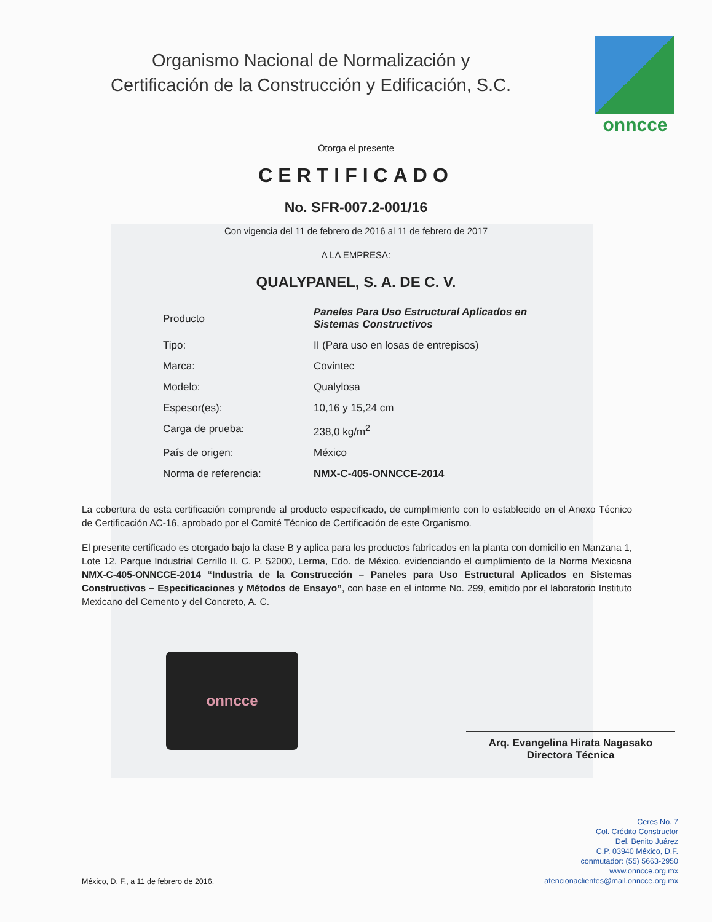Organismo Nacional de Normalización y
Certificación de la Construcción y Edificación, S.C.
onncce
Otorga el presente
CERTIFICADO
No. SFR-007.2-001/16
Con vigencia del 11 de febrero de 2016 al 11 de febrero de 2017
A LA EMPRESA:
QUALYPANEL, S. A. DE C. V.
| Producto | Paneles Para Uso Estructural Aplicados en Sistemas Constructivos |
| Tipo: | II (Para uso en losas de entrepisos) |
| Marca: | Covintec |
| Modelo: | Qualylosa |
| Espesor(es): | 10,16 y 15,24 cm |
| Carga de prueba: | 238,0 kg/m<sup>2</sup> |
| País de origen: | México |
| Norma de referencia: | NMX-C-405-ONNCCE-2014 |
La cobertura de esta certificación comprende al producto especificado, de cumplimiento con lo establecido en el Anexo Técnico de Certificación AC-16, aprobado por el Comité Técnico de Certificación de este Organismo.
El presente certificado es otorgado bajo la clase B y aplica para los productos fabricados en la planta con domicilio en Manzana 1, Lote 12, Parque Industrial Cerrillo II, C. P. 52000, Lerma, Edo. de México, evidenciando el cumplimiento de la Norma Mexicana NMX-C-405-ONNCCE-2014 “Industria de la Construcción – Paneles para Uso Estructural Aplicados en Sistemas Constructivos – Especificaciones y Métodos de Ensayo”, con base en el informe No. 299, emitido por el laboratorio Instituto Mexicano del Cemento y del Concreto, A. C.
onncce
Arq. Evangelina Hirata Nagasako
Directora Técnica
México, D. F., a 11 de febrero de 2016.
Ceres No. 7
Col. Crédito Constructor
Del. Benito Juárez
C.P. 03940 México, D.F.
conmutador: (55) 5663-2950
www.onncce.org.mx
atencionaclientes@mail.onncce.org.mx